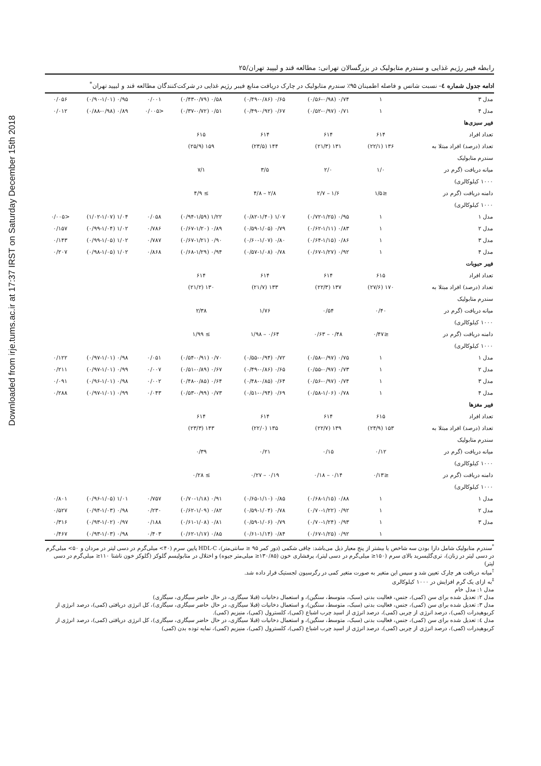Downloaded from irje.tums.ac.ir at 17:37 IRST on Saturday December 15th 2018
رابطه فیبر رژیم غذایی و سندرم متابولیک در بزرگسالان تهرانی: مطالعه قند و لیپید تهران/۲۵
ادامه جدول شماره ٤– نسبت شانس و فاصله اطمینان ۹۵٪ سندرم متابولیک در چارک دریافت منابع فیبر رژیم غذایی در شرکت‌کنندگان مطالعه قند و لیپید تهران<sup>*</sup>
| مدل ۳ | ۱ | ۰/۷۴ (۰/۵۶-۰/۹۸) | ۰/۶۵ (۰/۴۹-۰/۸۶) | ۰/۵۸ (۰/۴۳-۰/۷۹) | ۰/۰۰۱ | ۰/۹۵ (۰/۹۰-۱/۰۱) | ۰/۰۵۶ |
| مدل ۴ | ۱ | ۰/۷۱ (۰/۵۲-۰/۹۷) | ۰/۶۷ (۰/۴۹-۰/۹۲) | ۰/۵۱ (۰/۳۷-۰/۷۲) | <۰/۰۰۵ | ۰/۸۹ (۰/۸۸-۰/۹۸) | ۰/۰۱۲ |
| فیبر سبزی‌ها | | | | | | | |
| تعداد افراد | ۶۱۴ | ۶۱۴ | ۶۱۴ | ۶۱۵ | | | |
| تعداد (درصد) افراد مبتلا به | ۱۳۶ (۲۲/۱) | ۱۳۱ (۲۱/۳) | ۱۴۴ (۲۳/۵) | ۱۵۹ (۲۵/۹) | | | |
| سندرم متابولیک | | | | | | | |
| میانه دریافت (گرم در | ۱/۰ | ۲/۰ | ۳/۵ | ۷/۱ | | | |
| ۱۰۰۰ کیلوکالری) | | | | | | | |
| دامنه دریافت (گرم در | ≤۱/۵ | ۱/۶ – ۲/۷ | ۲/۸ – ۴/۸ | ≥ ۴/۹ | | | |
| ۱۰۰۰ کیلوکالری) | | | | | | | |
| مدل ۱ | ۱ | ۰/۹۵ (۰/۷۲-۱/۲۵) | ۱/۰۷ (۰/۸۲-۱/۴۰) | ۱/۲۲ (۰/۹۴-۱/۵۹) | ۰/۰۵۸ | ۱/۰۴ (۱/۰۲-۱/۰۷) | <۰/۰۰۵ |
| مدل ۲ | ۱ | ۰/۸۳ (۰/۶۲-۱/۱۱) | ۰/۷۹ (۰/۵۹-۱/۰۵) | ۰/۸۹ (۰/۶۷-۱/۲۰) | ۰/۷۸۶ | ۱/۰۲ (۰/۹۹-۱/۰۴) | ۰/۱۵۷ |
| مدل ۳ | ۱ | ۰/۸۶ (۰/۶۴-۱/۱۵) | ۰/۸۰ (۰/۶۰-۱/۰۷) | ۰/۹۰ (۰/۶۷-۱/۲۱) | ۰/۷۸۷ | ۱/۰۲ (۰/۹۹-۱/۰۵) | ۰/۱۴۳ |
| مدل ۴ | ۱ | ۰/۹۲ (۰/۶۷-۱/۲۷) | ۰/۷۸ (۰/۵۷-۱/۰۸) | ۰/۹۴ (۰/۶۸-۱/۲۹) | ۰/۸۶۸ | ۱/۰۲ (۰/۹۸-۱/۰۵) | ۰/۲۰۷ |
| فیبر حبوبات | | | | | | | |
| تعداد افراد | ۶۱۵ | ۶۱۴ | ۶۱۴ | ۶۱۴ | | | |
| تعداد (درصد) افراد مبتلا به | ۱۷۰ (۲۷/۶) | ۱۳۷ (۲۲/۳) | ۱۳۳ (۲۱/۷) | ۱۳۰ (۲۱/۲) | | | |
| سندرم متابولیک | | | | | | | |
| میانه دریافت (گرم در | ۰/۴۰ | ۰/۵۴ | ۱/۷۶ | ۲/۳۸ | | | |
| ۱۰۰۰ کیلوکالری) | | | | | | | |
| دامنه دریافت (گرم در | ≤۰/۴۷ | ۰/۴۸ – ۰/۶۳ | ۰/۶۴ – ۱/۹۸ | ≥ ۱/۹۹ | | | |
| ۱۰۰۰ کیلوکالری) | | | | | | | |
| مدل ۱ | ۱ | ۰/۷۵ (۰/۵۸-۰/۹۷) | ۰/۷۲ (۰/۵۵-۰/۹۴) | ۰/۷۰ (۰/۵۴-۰/۹۱) | ۰/۰۵۱ | ۰/۹۸ (۰/۹۷-۱/۰۱) | ۰/۱۲۲ |
| مدل ۲ | ۱ | ۰/۷۳ (۰/۵۵-۰/۹۷) | ۰/۶۵ (۰/۴۹-۰/۸۶) | ۰/۶۷ (۰/۵۱-۰/۸۹) | ۰/۰۰۷ | ۰/۹۹ (۰/۹۷-۱/۰۱) | ۰/۲۱۱ |
| مدل ۳ | ۱ | ۰/۷۴ (۰/۵۶-۰/۹۷) | ۰/۶۴ (۰/۴۸-۰/۸۵) | ۰/۶۴ (۰/۴۸-۰/۸۵) | ۰/۰۰۲ | ۰/۹۸ (۰/۹۶-۱/۰۱) | ۰/۰۹۱ |
| مدل ۴ | ۱ | ۰/۷۸ (۰/۵۸-۱/۰۶) | ۰/۶۹ (۰/۵۱-۰/۹۴) | ۰/۷۳ (۰/۵۳-۰/۹۹) | ۰/۰۴۳ | ۰/۹۹ (۰/۹۷-۱/۰۱) | ۰/۲۸۸ |
| فیبر مغزها | | | | | | | |
| تعداد افراد | ۶۱۵ | ۶۱۴ | ۶۱۴ | ۶۱۴ | | | |
| تعداد (درصد) افراد مبتلا به | ۱۵۳ (۲۴/۹) | ۱۳۹ (۲۲/۷) | ۱۳۵ (۲۲/۰) | ۱۴۳ (۲۳/۳) | | | |
| سندرم متابولیک | | | | | | | |
| میانه دریافت (گرم در | ۰/۱۲ | ۰/۱۵ | ۰/۲۱ | ۰/۳۹ | | | |
| ۱۰۰۰ کیلوکالری) | | | | | | | |
| دامنه دریافت (گرم در | ≤۰/۱۳ | ۰/۱۴ – ۰/۱۸ | ۰/۱۹ – ۰/۲۷ | ≥ ۰/۲۸ | | | |
| ۱۰۰۰ کیلوکالری) | | | | | | | |
| مدل ۱ | ۱ | ۰/۸۸ (۰/۶۸-۱/۱۵) | ۰/۸۵ (۰/۶۵-۱/۱۰) | ۰/۹۱ (۰/۷۰-۱/۱۸) | ۰/۷۵۷ | ۱/۰۱ (۰/۹۶-۱/۰۵) | ۰/۸۰۱ |
| مدل ۲ | ۱ | ۰/۹۲ (۰/۷۰-۱/۲۲) | ۰/۷۸ (۰/۵۹-۱/۰۴) | ۰/۸۲ (۰/۶۲-۱/۰۹) | ۰/۲۳۰ | ۰/۹۸ (۰/۹۴-۱/۰۳) | ۰/۵۲۷ |
| مدل ۳ | ۱ | ۰/۹۳ (۰/۷۰-۱/۲۴) | ۰/۷۹ (۰/۵۹-۱/۰۶) | ۰/۸۱ (۰/۶۱-۱/۰۸) | ۰/۱۸۸ | ۰/۹۷ (۰/۹۳-۱/۰۲) | ۰/۳۱۶ |
| | ۱ | ۰/۹۲ (۰/۶۷-۱/۲۵) | ۰/۸۴ (۰/۶۱-۱/۱۴) | ۰/۸۵ (۰/۶۲-۱/۱۷) | ۰/۴۰۳ | ۰/۹۸ (۰/۹۳-۱/۰۳) | ۰/۴۶۷ |
<sup>*</sup> سندرم متابولیک شامل دارا بودن سه شاخص یا بیشتر از پنج معیار ذیل می‌باشد: چاقی شکمی (دور کمر ۹۵ ≤ سانتی‌متر)، HDL-C پایین سرم (۴۰> میلی‌گرم در دسی لیتر در مردان و ۵۰> میلی‌گرم در دسی لیتر در زنان)، تری‌گلیسرید بالای سرم (۱۵۰≤ میلی‌گرم در دسی لیتر)، پرفشاری خون (۱۳۰/۸۵≤ میلی‌متر جیوه) و اختلال در متابولیسم گلوکز (گلوکز خون ناشتا ۱۱۰≤ میلی‌گرم در دسی لیتر)
<sup>†</sup> میانه دریافت هر چارک تعیین شد و سپس این متغیر به صورت متغیر کمی در رگرسیون لجستیک قرار داده شد.
<sup>‡</sup> به ازای یک گرم افزایش در ۱۰۰۰ کیلوکالری
مدل ۱: مدل خام
مدل ۲: تعدیل شده برای سن (کمی)، جنس، فعالیت بدنی (سبک، متوسط، سنگین)، و استعمال دخانیات (قبلا سیگاری، در حال حاضر سیگاری، سیگاری)
مدل ۳: تعدیل شده برای سن (کمی)، جنس، فعالیت بدنی (سبک، متوسط، سنگین)، و استعمال دخانیات (قبلا سیگاری، در حال حاضر سیگاری، سیگاری)، کل انرژی دریافتی (کمی)، درصد انرژی از کربوهیدرات (کمی)، درصد انرژی از چربی (کمی)، درصد انرژی از اسید چرب اشباع (کمی)، کلسترول (کمی)، منیزیم (کمی).
مدل ٤: تعدیل شده برای سن (کمی)، جنس، فعالیت بدنی (سبک، متوسط، سنگین)، و استعمال دخانیات (قبلا سیگاری، در حال حاضر سیگاری، سیگاری)، کل انرژی دریافتی (کمی)، درصد انرژی از کربوهیدرات (کمی)، درصد انرژی از چربی (کمی)، درصد انرژی از اسید چرب اشباع (کمی)، کلسترول (کمی)، منیزیم (کمی)، نمایه توده بدن (کمی)